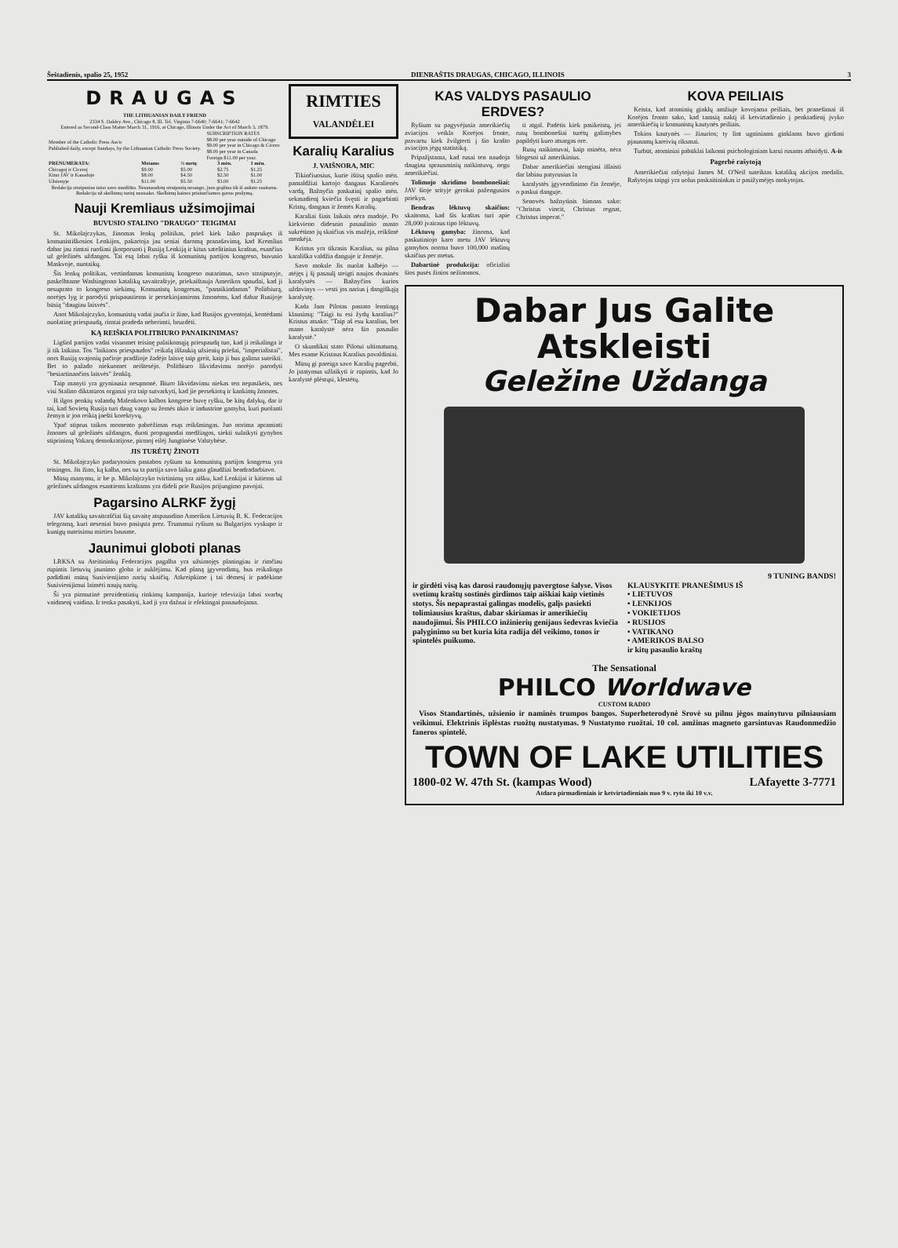Šeštadienis, spalio 25, 1952 DIENRAŠTIS DRAUGAS, CHICAGO, ILLINOIS 3
DRAUGAS
THE LITHUANIAN DAILY FRIEND
2334 S. Oakley Ave., Chicago 8, Ill. Tel. Virginia 7-6640; 7-6641; 7-6642
Entered as Second-Class Matter March 31, 1916, at Chicago, Illinois Under the Act of March 3, 1879.
| Member of the Catholic Press Ass'n Published daily, except Sundays, by the Lithuanian Catholic Press Society. | SUBSCRIPTION RATES $8.00 per year outside of Chicago $9.00 per year in Chicago & Cicero $8.00 per year in Canada Foreign $11.00 per year. |
| PRENUMERATA: | Metams | ½ metų | 3 mėn. | 1 mėn. |
| --- | --- | --- | --- | --- |
| Chicagoj ir Ciceroj | $9.00 | $5.00 | $2.75 | $1.25 |
| Kitur JAV ir Kanadoje | $8.00 | $4.50 | $2.50 | $1.00 |
| Užsienyje | $11.00 | $5.50 | $3.00 | $1.25 |
Redakcija straipsnius taiso savo nuožiūra. Nesunaudotų straipsnių nesaugo, juos grąžina tik iš anksto susitarus. Redakcija už skelbimų turinį neatsako. Skelbimų kainos prisiunčiamos gavus prašymą.
Nauji Kremliaus užsimojimai
BUVUSIO STALINO "DRAUGO" TEIGIMAI
St. Mikolajczykas, žinomas lenkų politikas, prieš kiek laiko pasprukęs iš komunistiškosios Lenkijos, pakartoja jau seniai daromą pranašavimą, kad Kremlius dabar jau rimtai ruošiasi įkorporuoti į Rusiją Lenkiją ir kitus satelitinius kraštus, esančius už geležinės uždangos. Tai esą labai ryšku iš komunistų partijos kongreso, buvusio Maskvoje, nuotaikų.
Šis lenkų politikas, vertindamas komunistų kongreso nutarimus, savo straipsnyje, paskelbtame Washingtono katalikų savaitraštyje, priekaištauja Amerikos spaudai, kad ji nesuprato to kongreso siekimų. Komunistų kongresas, "panaikindamas" Politbiurą, norėjęs lyg ir parodyti prispaustiems ir persekiojamiems žmonėms, kad dabar Rusijoje būsią "daugiau laisvės".
Anot Mikolajczyko, komunistų vadai jaučia ir žino, kad Rusijos gyventojai, kentėdami nuolatinę priespaudą, rimtai pradeda neberimti, bruzdėti.
KĄ REIŠKIA POLITBIURO PANAIKINIMAS?
Ligšiol partijos vadai visuomet teisinę palaikomąją priespaudą tuo, kad ji reikalinga ir ji tik laikina. Tos "laikinos priespaudos" reikalą iššaukią užsienių priešai, "imperialistai", nors Rusiją svajonių pačioje pradžioje žadėjo laisvę taip greit, kaip ji bus galima suteikti. Bet to pažado niekuomet neištesėjo. Politbiuro likvidavimu norėjo parodyti "besiartinančios laisvės" ženklą.
Taip manyti yra gryniausia nesąmonė. Biuro likvidavimu niekas ten nepasikeis, nes visi Stalino diktatūros organai yra taip sutvarkyti, kad jie persekiotų ir kankintų žmones.
Iš ilgos penkių valandų Malenkovo kalbos kongrese buvę ryšku, be kitų dalykų, dar ir tai, kad Sovietų Rusija turi daug vargo su žemės ūkio ir industrine gamyba, kuri puolanti žemyn ir jon reikią įnešti korektyvų.
Ypač stiprus taikos momento pabrėžimas esąs reikšmingas. Juo norima apraminti žmones už geležinės uždangos, duoti propagandai medžiagos, siekti sulaikyti gynybos stiprinimą Vakarų demokratijose, pirmoj eilėj Jungtinėse Valstybėse.
JIS TURĖTŲ ŽINOTI
St. Mikolajczyko padarytosios pastabos ryšium su komunistų partijos kongresu yra teisingos. Jis žino, ką kalba, nes su ta partija savo laiku gana glaudžiai bendradarbiavo.
Mūsų manymu, ir be p. Mikolajczyko tvirtinimų yra aišku, kad Lenkijai ir kitiems už geležinės uždangos esantiems kraštams yra dideli prie Rusijos prijungimo pavojai.
Pagarsino ALRKF žygį
JAV katalikų savaitraščiai šią savaitę atspausdino Amerikos Lietuvių R. K. Federacijos telegramą, kuri neseniai buvo pasiųsta prez. Trumanui ryšium su Bulgarijos vyskupo ir kunigų nuteisimu mirties bausme.
Jaunimui globoti planas
LRKSA su Ateitininkų Federacijos pagalba yra užsimojęs planingiau ir rimčiau rūpintis lietuvių jaunimo globa ir auklėjimu. Kad planą įgyvendintų, bus reikalinga padidinti mūsų Susivienijimo narių skaičių. Atkreipkime į tai dėmesį ir padėkime Susivienijimui laimėti naujų narių.
Ši yra pirmutinė prezidentinių rinkimų kampanija, kurioje televizija labai svarbų vaidmenį vaidina. Ir tenka pasakyti, kad ji yra dažnai ir efektingai panaudojama.
RIMTIES
VALANDĖLEI
Karalių Karalius
J. VAIŠNORA, MIC
Tikinčiuosius, kurie ištisą spalio mėn. pamaldžiai kartojo dangaus Karalienės vardą, Bažnyčia paskutinį spalio mėn. sekmadienį kviečia švęsti ir pagarbinti Kristų, dangaus ir žemės Karalių.
Karaliai šiais laikais nėra madoje. Po kiekvieno didesnio pasaulinio masto sukrėtimo jų skaičius vis mažėja, reikšmė menkėja.
Kristus yra tikrasis Karalius, su pilna karališka valdžia danguje ir žemėje.
Savo moksle Jis nuolat kalbėjo — atėjęs į šį pasaulį steigti naujos dvasinės karalystės — Bažnyčios kurios uždavinys — vesti jos narius į dangiškąją karalystę.
Kada Jam Pilotas pastato lemtingą klausimą: "Taigi tu esi žydų karalius?" Kristus atsako: "Taip aš esu karalius, bet mano karalystė nėra šio pasaulio karalystė."
O skundikai stato Pilotui ultimatumą. Mes esame Kristaus Karalius pavaldiniai.
Mūsų gi pareiga savo Karalių pagerbti, Jo įstatymus užlaikyti ir rūpintis, kad Jo karalystė plėstųsi, klestėtų.
KAS VALDYS PASAULIO ERDVES?
Ryšium su pagyvėjusia amerikiečių aviacijos veikla Korėjos fronte, pravartu kiek žvilgterti į šio krašto aviacijos jėgų statistiką.
Pripažįstama, kad rusai ten naudoja daugiau sprausminių naikintuvų, negu amerikiečiai.
Tolimojo skridimo bombonešiai: JAV šioje srityje gerokai pažengusios priekyn.
Bendras lėktuvų skaičius: skaitoma, kad šis kraštas turi apie 28,000 įvairaus tipo lėktuvų.
Lėktuvų gamyba: žinoma, kad paskutiniojo karo metu JAV lėktuvų gamybos norma buvo 100,000 mašinų skaičius per metus.
Dabartinė produkcija: oficialiai šios pusės žinios nežinomos.
ti atgal. Padėtis kiek pasikeistų, jei rusų bombonešiai turėtų galimybes papildyti kuro atsargas ore.
Rusų naikintuvai, kaip minėta, nėra blogesni už amerikinius.
Dabar amerikiečiai stengiasi išlaisti dar labiau patyrusius la
karalystės įgyvendinimo čia žemėje, o paskui danguje.
Senovės bažnytinis himnas sako: "Christus vincit, Christus regnat, Christus imperat."
KOVA PEILIAIS
Keista, kad atominių ginklų amžiuje kovojama peiliais, bet pranešimai iš Korėjos fronto sako, kad tamsią naktį iš ketvirtadienio į penktadienį įvyko amerikiečių ir komunistų kautynės peiliais.
Tokios kautynės — žiaurios; ty lint ugniniams ginklams buvo girdimi pjaunamų kareivių riksmai.
Turbūt, atominiai pabūklai laikomi psichologiniam karui rusams atbaidyti. A-is
Pagerbė rašytoją
Amerikiečiai rašytojui James M. O'Neil suteiktas katalikų akcijos medalis. Rašytojas taipgi yra uolus paskaitininkas ir pasižymėjęs mokytojas.
Dabar Jus Galite
Atskleisti
Geležine Uždanga
9 TUNING BANDS!
ir girdėti visą kas darosi raudonųjų pavergtose šalyse. Visos svetimų kraštų sostinės girdimos taip aiškiai kaip vietinės stotys. Šis nepaprastai galingas modelis, galįs pasiekti tolimiausius kraštus, dabar skiriamas ir amerikiečių naudojimui. Šis PHILCO inžinierių genijaus šedevras kviečia palyginimo su bet kuria kita radija dėl veikimo, tonos ir spintelės puikumo.
KLAUSYKITE PRANEŠIMUS IŠ
• LIETUVOS
• LENKIJOS
• VOKIETIJOS
• RUSIJOS
• VATIKANO
• AMERIKOS BALSO
ir kitų pasaulio kraštų
The Sensational
PHILCO Worldwave
CUSTOM RADIO
Visos Standartinės, užsienio ir naminės trumpos bangos. Superheterodynė Srovė su pilnu jėgos mainytuvu pilniausiam veikimui. Elektrinis išplėstas ruožtų nustatymas. 9 Nustatymo ruožtai. 10 col. amžinas magneto garsintuvas Raudonmedžio faneros spintelė.
TOWN OF LAKE UTILITIES
1800-02 W. 47th St. (kampas Wood) LAfayette 3-7771
Atdara pirmadieniais ir ketvirtadieniais nuo 9 v. ryto iki 10 v.v.